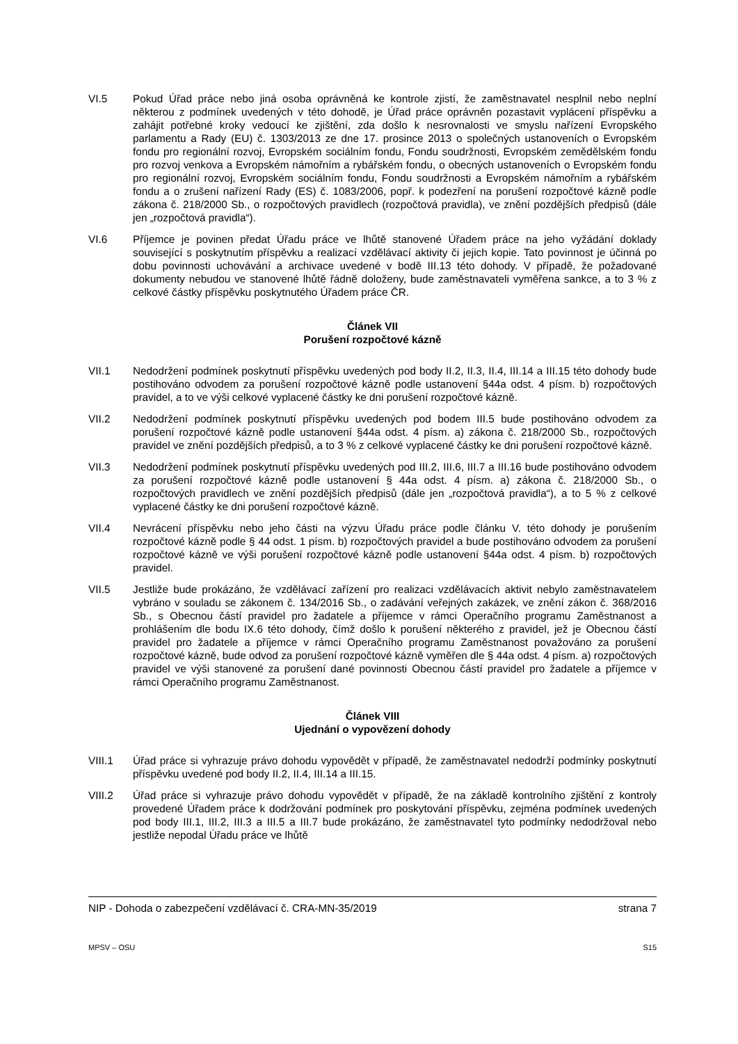VI.5 Pokud Úřad práce nebo jiná osoba oprávněná ke kontrole zjistí, že zaměstnavatel nesplnil nebo neplní některou z podmínek uvedených v této dohodě, je Úřad práce oprávněn pozastavit vyplácení příspěvku a zahájit potřebné kroky vedoucí ke zjištění, zda došlo k nesrovnalosti ve smyslu nařízení Evropského parlamentu a Rady (EU) č. 1303/2013 ze dne 17. prosince 2013 o společných ustanoveních o Evropském fondu pro regionální rozvoj, Evropském sociálním fondu, Fondu soudržnosti, Evropském zemědělském fondu pro rozvoj venkova a Evropském námořním a rybářském fondu, o obecných ustanoveních o Evropském fondu pro regionální rozvoj, Evropském sociálním fondu, Fondu soudržnosti a Evropském námořním a rybářském fondu a o zrušení nařízení Rady (ES) č. 1083/2006, popř. k podezření na porušení rozpočtové kázně podle zákona č. 218/2000 Sb., o rozpočtových pravidlech (rozpočtová pravidla), ve znění pozdějších předpisů (dále jen „rozpočtová pravidla“).
VI.6 Příjemce je povinen předat Úřadu práce ve lhůtě stanovené Úřadem práce na jeho vyžádání doklady související s poskytnutím příspěvku a realizací vzdělávací aktivity či jejich kopie. Tato povinnost je účinná po dobu povinnosti uchovávání a archivace uvedené v bodě III.13 této dohody. V případě, že požadované dokumenty nebudou ve stanovené lhůtě řádně doloženy, bude zaměstnavateli vyměřena sankce, a to 3 % z celkové částky příspěvku poskytnutého Úřadem práce ČR.
Článek VII
Porušení rozpočtové kázně
VII.1 Nedodržení podmínek poskytnutí příspěvku uvedených pod body II.2, II.3, II.4, III.14 a III.15 této dohody bude postihováno odvodem za porušení rozpočtové kázně podle ustanovení §44a odst. 4 písm. b) rozpočtových pravidel, a to ve výši celkové vyplacené částky ke dni porušení rozpočtové kázně.
VII.2 Nedodržení podmínek poskytnutí příspěvku uvedených pod bodem III.5 bude postihováno odvodem za porušení rozpočtové kázně podle ustanovení §44a odst. 4 písm. a) zákona č. 218/2000 Sb., rozpočtových pravidel ve znění pozdějších předpisů, a to 3 % z celkové vyplacené částky ke dni porušení rozpočtové kázně.
VII.3 Nedodržení podmínek poskytnutí příspěvku uvedených pod III.2, III.6, III.7 a III.16 bude postihováno odvodem za porušení rozpočtové kázně podle ustanovení § 44a odst. 4 písm. a) zákona č. 218/2000 Sb., o rozpočtových pravidlech ve znění pozdějších předpisů (dále jen „rozpočtová pravidla“), a to 5 % z celkové vyplacené částky ke dni porušení rozpočtové kázně.
VII.4 Nevrácení příspěvku nebo jeho části na výzvu Úřadu práce podle článku V. této dohody je porušením rozpočtové kázně podle § 44 odst. 1 písm. b) rozpočtových pravidel a bude postihováno odvodem za porušení rozpočtové kázně ve výši porušení rozpočtové kázně podle ustanovení §44a odst. 4 písm. b) rozpočtových pravidel.
VII.5 Jestliže bude prokázáno, že vzdělávací zařízení pro realizaci vzdělávacích aktivit nebylo zaměstnavatelem vybráno v souladu se zákonem č. 134/2016 Sb., o zadávání veřejných zakázek, ve znění zákon č. 368/2016 Sb., s Obecnou částí pravidel pro žadatele a příjemce v rámci Operačního programu Zaměstnanost a prohlášením dle bodu IX.6 této dohody, čímž došlo k porušení některého z pravidel, jež je Obecnou částí pravidel pro žadatele a příjemce v rámci Operačního programu Zaměstnanost považováno za porušení rozpočtové kázně, bude odvod za porušení rozpočtové kázně vyměřen dle § 44a odst. 4 písm. a) rozpočtových pravidel ve výši stanovené za porušení dané povinnosti Obecnou částí pravidel pro žadatele a příjemce v rámci Operačního programu Zaměstnanost.
Článek VIII
Ujednání o vypovězení dohody
VIII.1 Úřad práce si vyhrazuje právo dohodu vypovědět v případě, že zaměstnavatel nedodrží podmínky poskytnutí příspěvku uvedené pod body II.2, II.4, III.14 a III.15.
VIII.2 Úřad práce si vyhrazuje právo dohodu vypovědět v případě, že na základě kontrolního zjištění z kontroly provedené Úřadem práce k dodržování podmínek pro poskytování příspěvku, zejména podmínek uvedených pod body III.1, III.2, III.3 a III.5 a III.7 bude prokázáno, že zaměstnavatel tyto podmínky nedodržoval nebo jestliže nepodal Úřadu práce ve lhůtě
NIP - Dohoda o zabezpečení vzdělávací č. CRA-MN-35/2019 strana 7
MPSV – OSU S15